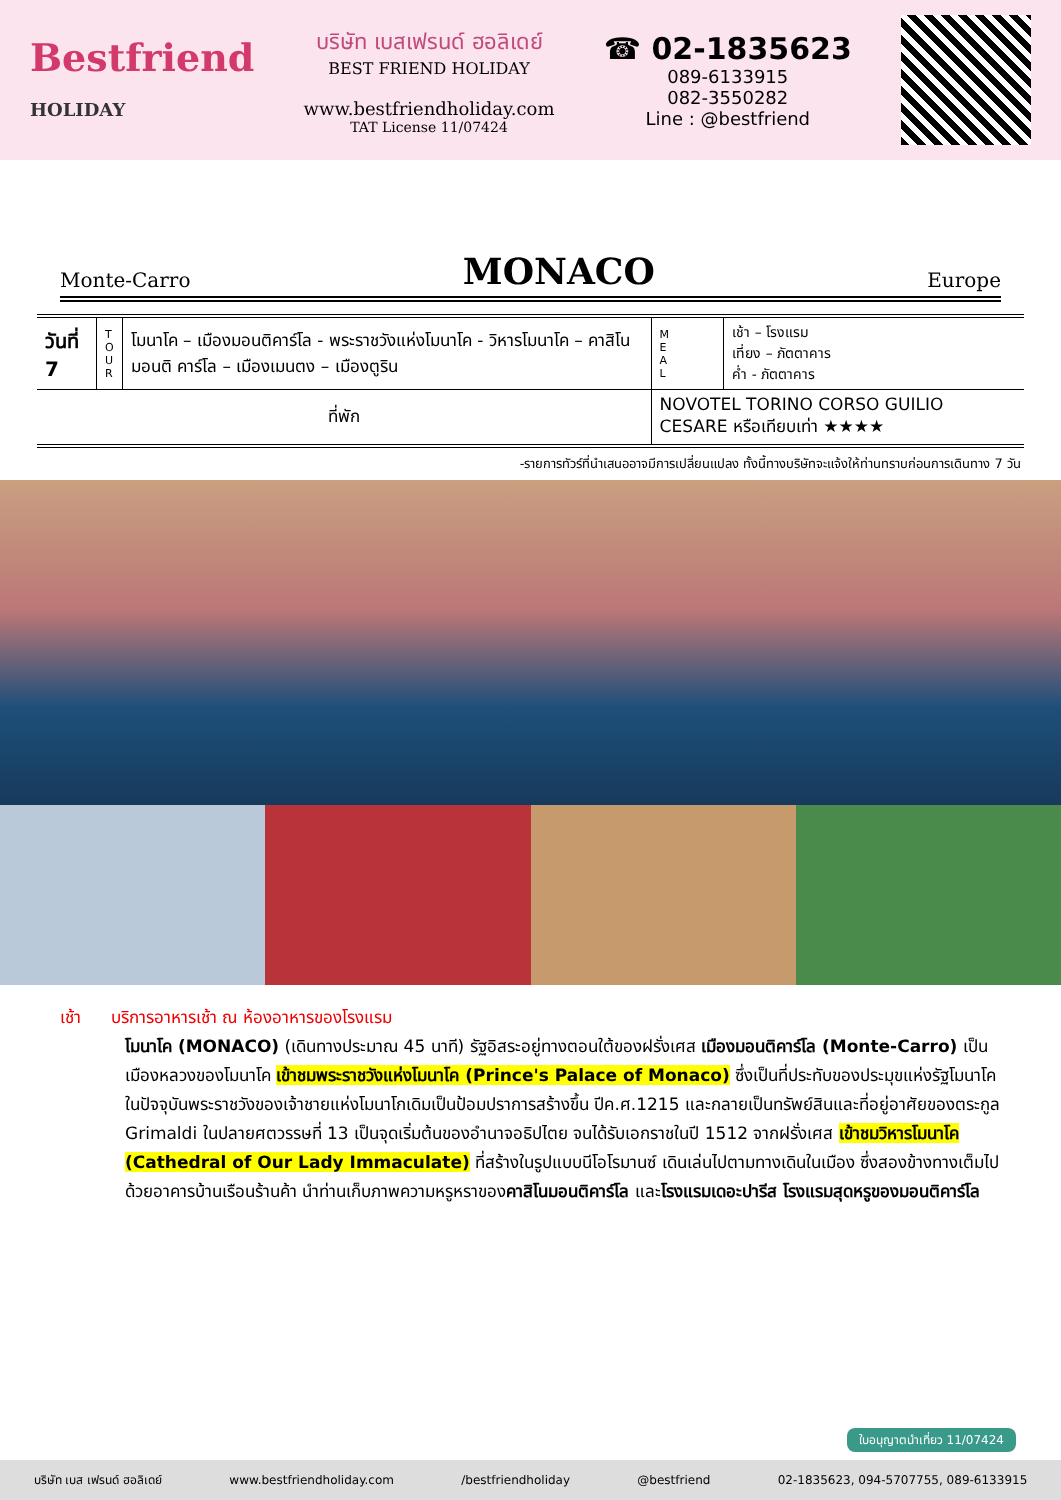Bestfriend
HOLIDAY
บริษัท เบสเฟรนด์ ฮอลิเดย์
BEST FRIEND HOLIDAY
www.bestfriendholiday.com
TAT License 11/07424
☎ 02-1835623
089-6133915
082-3550282
Line : @bestfriend
Monte-Carro MONACO Europe
| วันที่ 7 | T O U R | โมนาโค – เมืองมอนติคาร์โล - พระราชวังแห่งโมนาโค - วิหารโมนาโค – คาสิโนมอนติ คาร์โล – เมืองเมนตง – เมืองตูริน | M E A L | เช้า – โรงแรม เที่ยง – ภัตตาคาร ค่ำ - ภัตตาคาร |
| ที่พัก | | | NOVOTEL TORINO CORSO GUILIO CESARE หรือเทียบเท่า ★★★★ | |
-รายการทัวร์ที่นำเสนออาจมีการเปลี่ยนแปลง ทั้งนี้ทางบริษัทจะแจ้งให้ท่านทราบก่อนการเดินทาง 7 วัน
เช้า บริการอาหารเช้า ณ ห้องอาหารของโรงแรม
โมนาโค (MONACO) (เดินทางประมาณ 45 นาที) รัฐอิสระอยู่ทางตอนใต้ของฝรั่งเศส เมืองมอนติคาร์โล (Monte-Carro) เป็นเมืองหลวงของโมนาโค เข้าชมพระราชวังแห่งโมนาโค (Prince's Palace of Monaco) ซึ่งเป็นที่ประทับของประมุขแห่งรัฐโมนาโคในปัจจุบันพระราชวังของเจ้าชายแห่งโมนาโกเดิมเป็นป้อมปราการสร้างขึ้น ปีค.ศ.1215 และกลายเป็นทรัพย์สินและที่อยู่อาศัยของตระกูล Grimaldi ในปลายศตวรรษที่ 13 เป็นจุดเริ่มต้นของอำนาจอธิปไตย จนได้รับเอกราชในปี 1512 จากฝรั่งเศส เข้าชมวิหารโมนาโค (Cathedral of Our Lady Immaculate) ที่สร้างในรูปแบบนีโอโรมานซ์ เดินเล่นไปตามทางเดินในเมือง ซึ่งสองข้างทางเต็มไปด้วยอาคารบ้านเรือนร้านค้า นำท่านเก็บภาพความหรูหราของคาสิโนมอนติคาร์โล และโรงแรมเดอะปารีส โรงแรมสุดหรูของมอนติคาร์โล
ใบอนุญาตนำเที่ยว 11/07424
บริษัท เบส เฟรนด์ ฮอลิเดย์ www.bestfriendholiday.com /bestfriendholiday @bestfriend 02-1835623, 094-5707755, 089-6133915